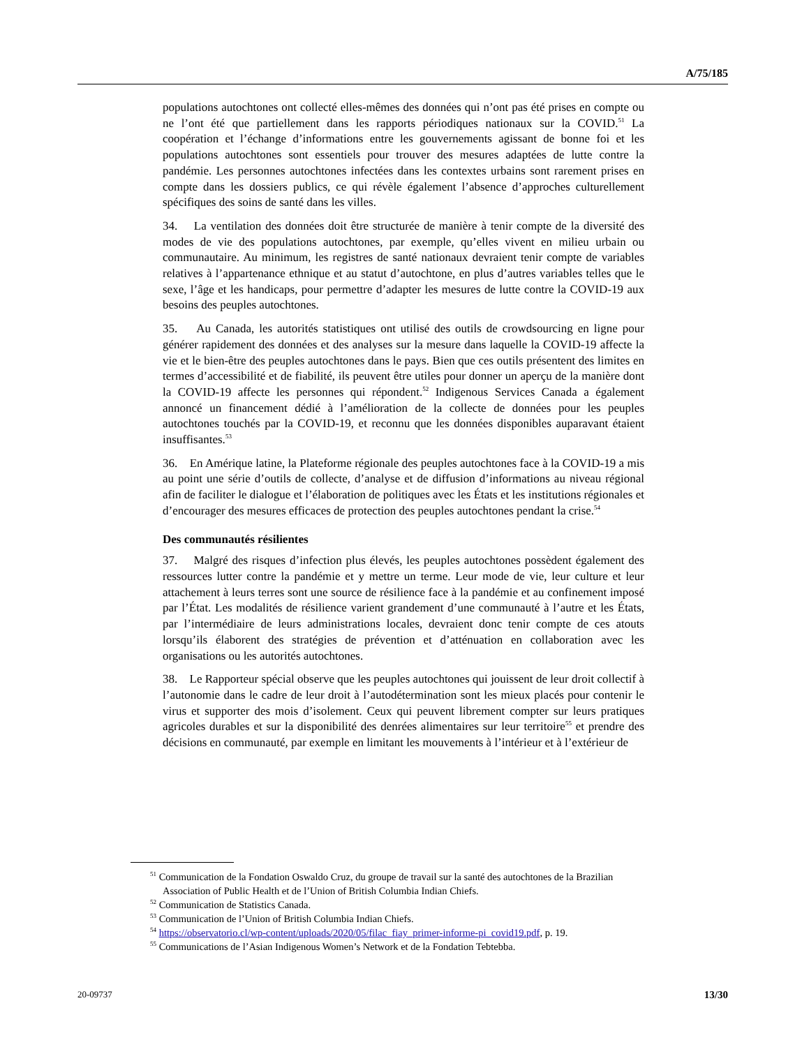A/75/185
populations autochtones ont collecté elles-mêmes des données qui n’ont pas été prises en compte ou ne l’ont été que partiellement dans les rapports périodiques nationaux sur la COVID.<sup>51</sup> La coopération et l’échange d’informations entre les gouvernements agissant de bonne foi et les populations autochtones sont essentiels pour trouver des mesures adaptées de lutte contre la pandémie. Les personnes autochtones infectées dans les contextes urbains sont rarement prises en compte dans les dossiers publics, ce qui révèle également l’absence d’approches culturellement spécifiques des soins de santé dans les villes.
34. La ventilation des données doit être structurée de manière à tenir compte de la diversité des modes de vie des populations autochtones, par exemple, qu’elles vivent en milieu urbain ou communautaire. Au minimum, les registres de santé nationaux devraient tenir compte de variables relatives à l’appartenance ethnique et au statut d’autochtone, en plus d’autres variables telles que le sexe, l’âge et les handicaps, pour permettre d’adapter les mesures de lutte contre la COVID-19 aux besoins des peuples autochtones.
35. Au Canada, les autorités statistiques ont utilisé des outils de crowdsourcing en ligne pour générer rapidement des données et des analyses sur la mesure dans laquelle la COVID-19 affecte la vie et le bien-être des peuples autochtones dans le pays. Bien que ces outils présentent des limites en termes d’accessibilité et de fiabilité, ils peuvent être utiles pour donner un aperçu de la manière dont la COVID-19 affecte les personnes qui répondent.<sup>52</sup> Indigenous Services Canada a également annoncé un financement dédié à l’amélioration de la collecte de données pour les peuples autochtones touchés par la COVID-19, et reconnu que les données disponibles auparavant étaient insuffisantes.<sup>53</sup>
36. En Amérique latine, la Plateforme régionale des peuples autochtones face à la COVID-19 a mis au point une série d’outils de collecte, d’analyse et de diffusion d’informations au niveau régional afin de faciliter le dialogue et l’élaboration de politiques avec les États et les institutions régionales et d’encourager des mesures efficaces de protection des peuples autochtones pendant la crise.<sup>54</sup>
Des communautés résilientes
37. Malgré des risques d’infection plus élevés, les peuples autochtones possèdent également des ressources lutter contre la pandémie et y mettre un terme. Leur mode de vie, leur culture et leur attachement à leurs terres sont une source de résilience face à la pandémie et au confinement imposé par l’État. Les modalités de résilience varient grandement d’une communauté à l’autre et les États, par l’intermédiaire de leurs administrations locales, devraient donc tenir compte de ces atouts lorsqu’ils élaborent des stratégies de prévention et d’atténuation en collaboration avec les organisations ou les autorités autochtones.
38. Le Rapporteur spécial observe que les peuples autochtones qui jouissent de leur droit collectif à l’autonomie dans le cadre de leur droit à l’autodétermination sont les mieux placés pour contenir le virus et supporter des mois d’isolement. Ceux qui peuvent librement compter sur leurs pratiques agricoles durables et sur la disponibilité des denrées alimentaires sur leur territoire<sup>55</sup> et prendre des décisions en communauté, par exemple en limitant les mouvements à l’intérieur et à l’extérieur de
<sup>51</sup> Communication de la Fondation Oswaldo Cruz, du groupe de travail sur la santé des autochtones de la Brazilian Association of Public Health et de l’Union of British Columbia Indian Chiefs.
<sup>52</sup> Communication de Statistics Canada.
<sup>53</sup> Communication de l’Union of British Columbia Indian Chiefs.
<sup>54</sup> https://observatorio.cl/wp-content/uploads/2020/05/filac_fiay_primer-informe-pi_covid19.pdf, p. 19.
<sup>55</sup> Communications de l’Asian Indigenous Women’s Network et de la Fondation Tebtebba.
20-09737 13/30